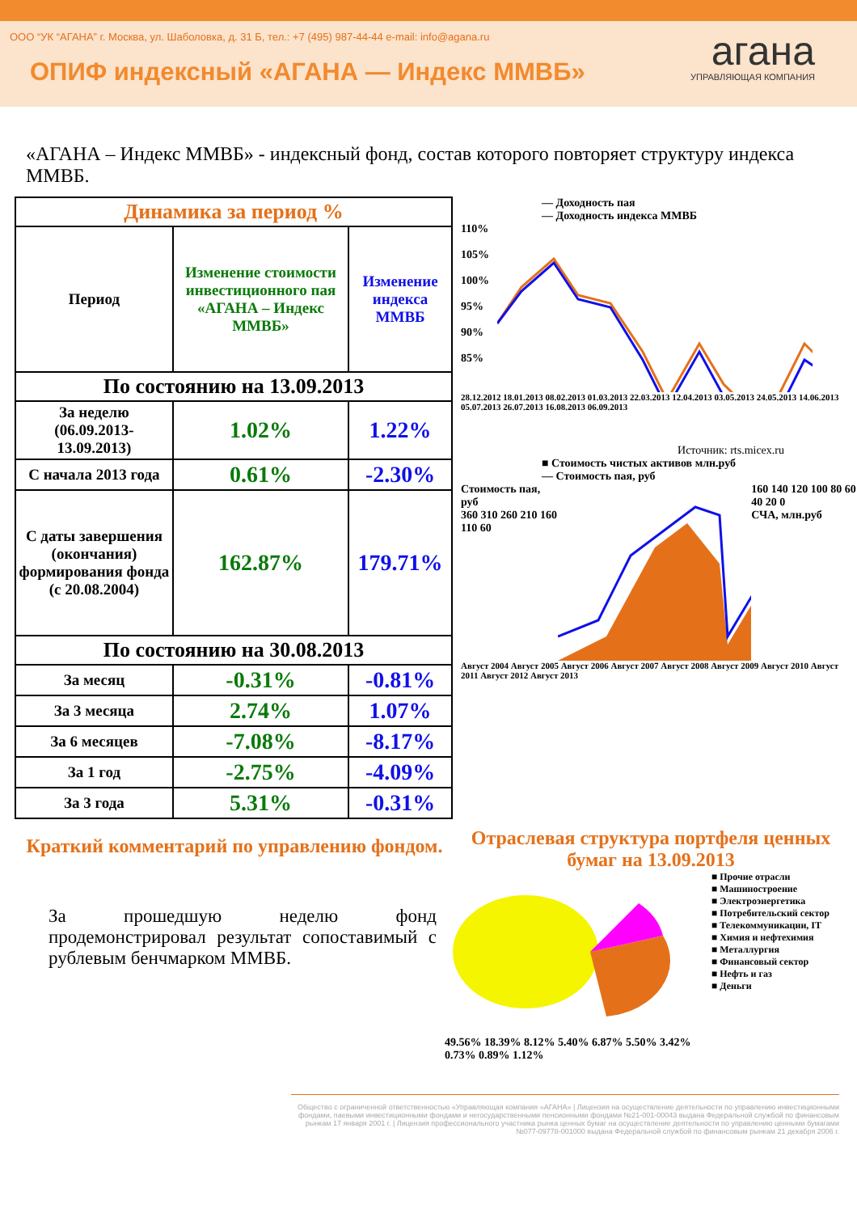ООО “УК “АГАНА” г. Москва, ул. Шаболовка, д. 31 Б, тел.: +7 (495) 987-44-44 e-mail: info@agana.ru
ОПИФ индексный «АГАНА — Индекс ММВБ»
агана
УПРАВЛЯЮЩАЯ КОМПАНИЯ
«АГАНА – Индекс ММВБ» - индексный фонд, состав которого повторяет структуру индекса ММВБ.
| Динамика за период % | | |
| --- | --- | --- |
| Период | Изменение стоимости инвестиционного пая «АГАНА – Индекс ММВБ» | Изменение индекса ММВБ |
| По состоянию на 13.09.2013 | | |
| За неделю (06.09.2013-13.09.2013) | 1.02% | 1.22% |
| С начала 2013 года | 0.61% | -2.30% |
| С даты завершения (окончания) формирования фонда (с 20.08.2004) | 162.87% | 179.71% |
| По состоянию на 30.08.2013 | | |
| За месяц | -0.31% | -0.81% |
| За 3 месяца | 2.74% | 1.07% |
| За 6 месяцев | -7.08% | -8.17% |
| За 1 год | -2.75% | -4.09% |
| За 3 года | 5.31% | -0.31% |
— Доходность пая
— Доходность индекса ММВБ
110%
105%
100%
95%
90%
85%
28.12.2012 18.01.2013 08.02.2013 01.03.2013 22.03.2013 12.04.2013 03.05.2013 24.05.2013 14.06.2013 05.07.2013 26.07.2013 16.08.2013 06.09.2013
Источник: rts.micex.ru
■ Стоимость чистых активов млн.руб
— Стоимость пая, руб
Стоимость пая, руб
360 310 260 210 160 110 60
160 140 120 100 80 60 40 20 0
СЧА, млн.руб
Август 2004 Август 2005 Август 2006 Август 2007 Август 2008 Август 2009 Август 2010 Август 2011 Август 2012 Август 2013
Краткий комментарий по управлению фондом.
За прошедшую неделю фонд продемонстрировал результат сопоставимый с рублевым бенчмарком ММВБ.
Отраслевая структура портфеля ценных бумаг на 13.09.2013
49.56% 18.39% 8.12% 5.40% 6.87% 5.50% 3.42% 0.73% 0.89% 1.12%
■ Прочие отрасли
■ Машиностроение
■ Электроэнергетика
■ Потребительский сектор
■ Телекоммуникации, IT
■ Химия и нефтехимия
■ Металлургия
■ Финансовый сектор
■ Нефть и газ
■ Деньги
Общество с ограниченной ответственностью «Управляющая компания «АГАНА» | Лицензия на осуществление деятельности по управлению инвестиционными фондами, паевыми инвестиционными фондами и негосударственными пенсионными фондами №21-001-00043 выдана Федеральной службой по финансовым рынкам 17 января 2001 г. | Лицензия профессионального участника рынка ценных бумаг на осуществление деятельности по управлению ценными бумагами №077-09778-001000 выдана Федеральной службой по финансовым рынкам 21 декабря 2006 г.